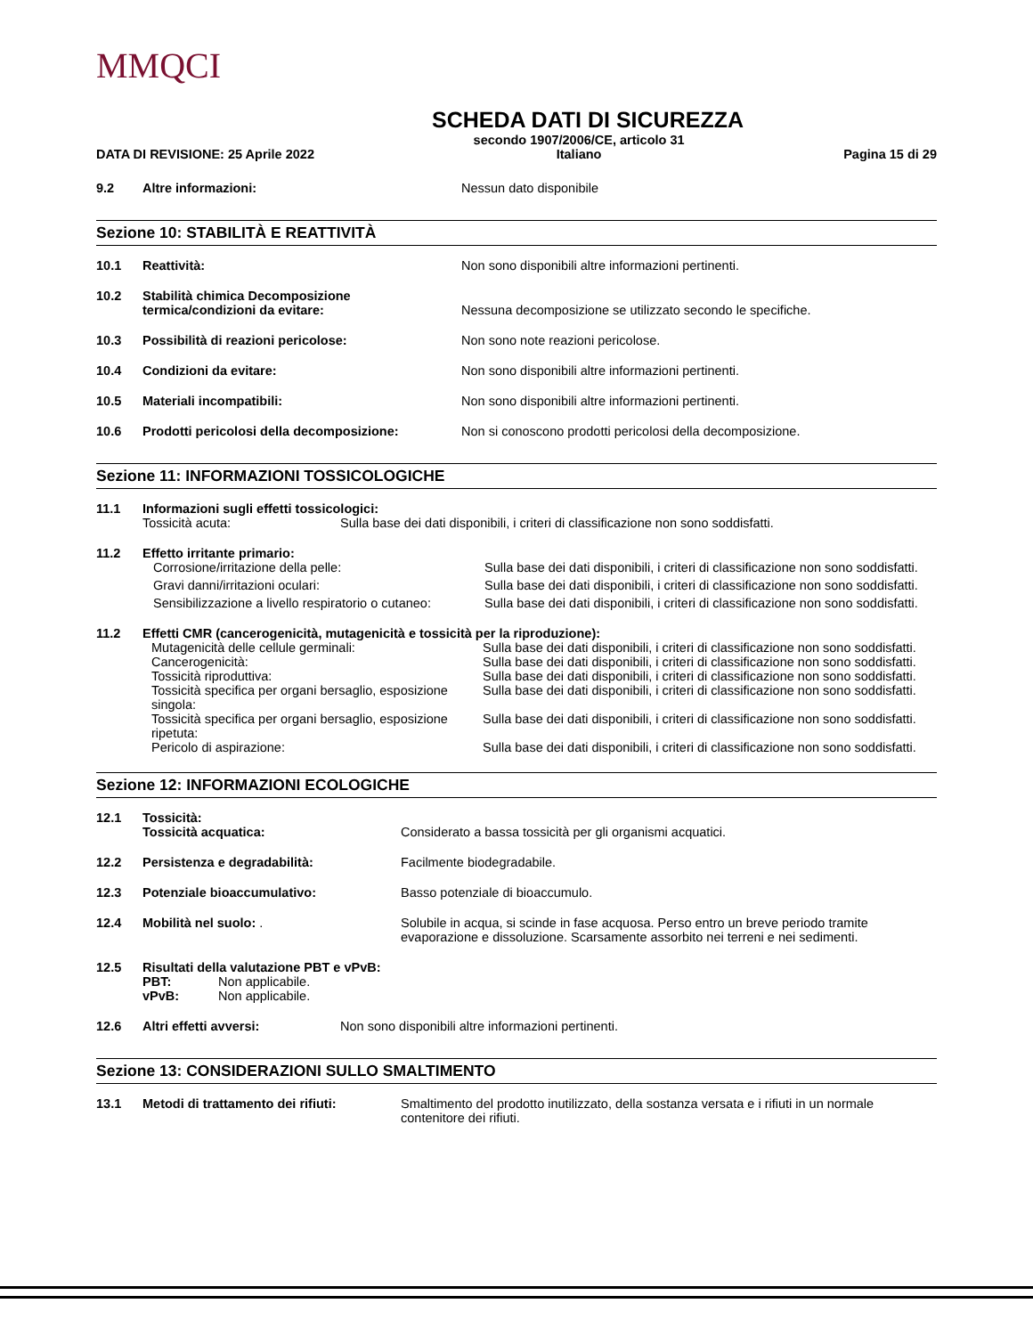MMQCI
SCHEDA DATI DI SICUREZZA
DATA DI REVISIONE: 25 Aprile 2022 secondo 1907/2006/CE, articolo 31
Italiano Pagina 15 di 29
| 9.2 | Altre informazioni: | Nessun dato disponibile |
Sezione 10: STABILITÀ E REATTIVITÀ
| 10.1 | Reattività: | Non sono disponibili altre informazioni pertinenti. |
| 10.2 | Stabilità chimica Decomposizione termica/condizioni da evitare: | Nessuna decomposizione se utilizzato secondo le specifiche. |
| 10.3 | Possibilità di reazioni pericolose: | Non sono note reazioni pericolose. |
| 10.4 | Condizioni da evitare: | Non sono disponibili altre informazioni pertinenti. |
| 10.5 | Materiali incompatibili: | Non sono disponibili altre informazioni pertinenti. |
| 10.6 | Prodotti pericolosi della decomposizione: | Non si conoscono prodotti pericolosi della decomposizione. |
Sezione 11: INFORMAZIONI TOSSICOLOGICHE
| 11.1 | Informazioni sugli effetti tossicologici: | |
| | Tossicità acuta: | Sulla base dei dati disponibili, i criteri di classificazione non sono soddisfatti. |
| 11.2 | Effetto irritante primario: | |
| | Corrosione/irritazione della pelle: | Sulla base dei dati disponibili, i criteri di classificazione non sono soddisfatti. |
| | Gravi danni/irritazioni oculari: | Sulla base dei dati disponibili, i criteri di classificazione non sono soddisfatti. |
| | Sensibilizzazione a livello respiratorio o cutaneo: | Sulla base dei dati disponibili, i criteri di classificazione non sono soddisfatti. |
| 11.2 | Effetti CMR (cancerogenicità, mutagenicità e tossicità per la riproduzione): | |
| | Mutagenicità delle cellule germinali: | Sulla base dei dati disponibili, i criteri di classificazione non sono soddisfatti. |
| | Cancerogenicità: | Sulla base dei dati disponibili, i criteri di classificazione non sono soddisfatti. |
| | Tossicità riproduttiva: | Sulla base dei dati disponibili, i criteri di classificazione non sono soddisfatti. |
| | Tossicità specifica per organi bersaglio, esposizione singola: | Sulla base dei dati disponibili, i criteri di classificazione non sono soddisfatti. |
| | Tossicità specifica per organi bersaglio, esposizione ripetuta: | Sulla base dei dati disponibili, i criteri di classificazione non sono soddisfatti. |
| | Pericolo di aspirazione: | Sulla base dei dati disponibili, i criteri di classificazione non sono soddisfatti. |
Sezione 12: INFORMAZIONI ECOLOGICHE
| 12.1 | Tossicità: Tossicità acquatica: | Considerato a bassa tossicità per gli organismi acquatici. |
| 12.2 | Persistenza e degradabilità: | Facilmente biodegradabile. |
| 12.3 | Potenziale bioaccumulativo: | Basso potenziale di bioaccumulo. |
| 12.4 | Mobilità nel suolo: . | Solubile in acqua, si scinde in fase acquosa. Perso entro un breve periodo tramite evaporazione e dissoluzione. Scarsamente assorbito nei terreni e nei sedimenti. |
| 12.5 | Risultati della valutazione PBT e vPvB: PBT: Non applicabile. vPvB: Non applicabile. | |
| 12.6 | Altri effetti avversi: | Non sono disponibili altre informazioni pertinenti. |
Sezione 13: CONSIDERAZIONI SULLO SMALTIMENTO
| 13.1 | Metodi di trattamento dei rifiuti: | Smaltimento del prodotto inutilizzato, della sostanza versata e i rifiuti in un normale contenitore dei rifiuti. |